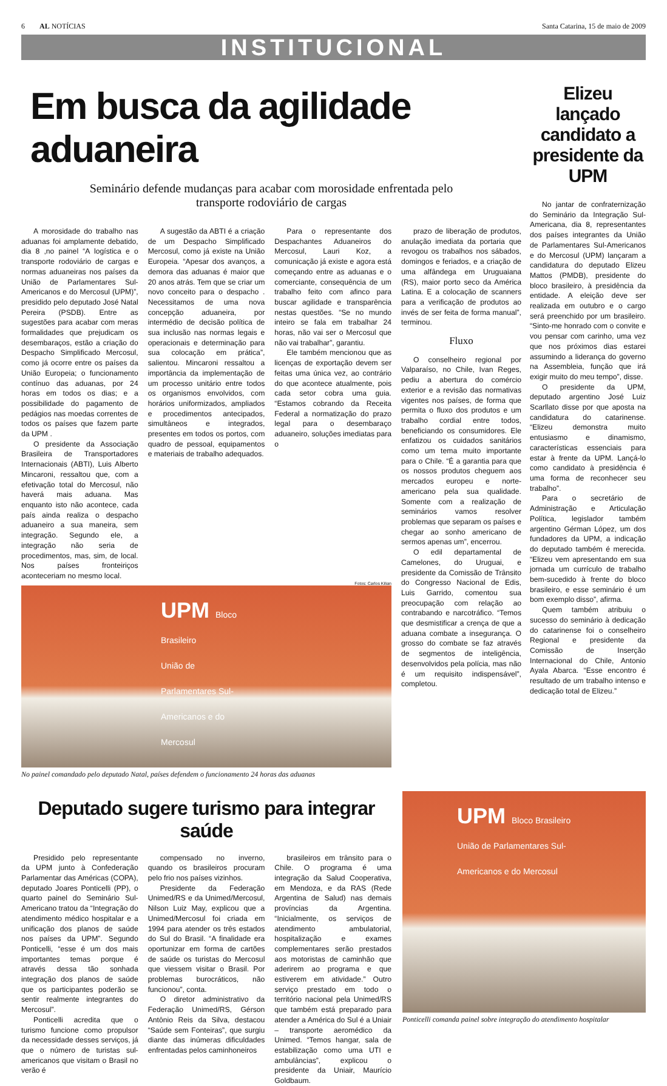6 AL NOTÍCIAS Santa Catarina, 15 de maio de 2009
INSTITUCIONAL
Em busca da agilidade aduaneira
Seminário defende mudanças para acabar com morosidade enfrentada pelo
transporte rodoviário de cargas
A morosidade do trabalho nas aduanas foi amplamente debatido, dia 8 ,no painel “A logística e o transporte rodoviário de cargas e normas aduaneiras nos países da União de Parlamentares Sul-Americanos e do Mercosul (UPM)”, presidido pelo deputado José Natal Pereira (PSDB). Entre as sugestões para acabar com meras formalidades que prejudicam os desembaraços, estão a criação do Despacho Simplificado Mercosul, como já ocorre entre os países da União Europeia; o funcionamento contínuo das aduanas, por 24 horas em todos os dias; e a possibilidade do pagamento de pedágios nas moedas correntes de todos os países que fazem parte da UPM .
O presidente da Associação Brasileira de Transportadores Internacionais (ABTI), Luis Alberto Mincaroni, ressaltou que, com a efetivação total do Mercosul, não haverá mais aduana. Mas enquanto isto não acontece, cada país ainda realiza o despacho aduaneiro a sua maneira, sem integração. Segundo ele, a integração não seria de procedimentos, mas, sim, de local. Nos países fronteiriços aconteceriam no mesmo local.
A sugestão da ABTI é a criação de um Despacho Simplificado Mercosul, como já existe na União Europeia. “Apesar dos avanços, a demora das aduanas é maior que 20 anos atrás. Tem que se criar um novo conceito para o despacho . Necessitamos de uma nova concepção aduaneira, por intermédio de decisão política de sua inclusão nas normas legais e operacionais e determinação para sua colocação em prática”, salientou. Mincaroni ressaltou a importância da implementação de um processo unitário entre todos os organismos envolvidos, com horários uniformizados, ampliados e procedimentos antecipados, simultâneos e integrados, presentes em todos os portos, com quadro de pessoal, equipamentos e materiais de trabalho adequados.
Para o representante dos Despachantes Aduaneiros do Mercosul, Lauri Koz, a comunicação já existe e agora está começando entre as aduanas e o comerciante, consequência de um trabalho feito com afinco para buscar agilidade e transparência nestas questões. “Se no mundo inteiro se fala em trabalhar 24 horas, não vai ser o Mercosul que não vai trabalhar”, garantiu.
Ele também mencionou que as licenças de exportação devem ser feitas uma única vez, ao contrário do que acontece atualmente, pois cada setor cobra uma guia. “Estamos cobrando da Receita Federal a normatização do prazo legal para o desembaraço aduaneiro, soluções imediatas para o
Fotos: Carlos Kilian
UPM Bloco Brasileiro
União de Parlamentares Sul-Americanos e do Mercosul
No painel comandado pelo deputado Natal, países defendem o funcionamento 24 horas das aduanas
prazo de liberação de produtos, anulação imediata da portaria que revogou os trabalhos nos sábados, domingos e feriados, e a criação de uma alfândega em Uruguaiana (RS), maior porto seco da América Latina. E a colocação de scanners para a verificação de produtos ao invés de ser feita de forma manual”, terminou.
Fluxo
O conselheiro regional por Valparaíso, no Chile, Ivan Reges, pediu a abertura do comércio exterior e a revisão das normativas vigentes nos países, de forma que permita o fluxo dos produtos e um trabalho cordial entre todos, beneficiando os consumidores. Ele enfatizou os cuidados sanitários como um tema muito importante para o Chile. “É a garantia para que os nossos produtos cheguem aos mercados europeu e norte-americano pela sua qualidade. Somente com a realização de seminários vamos resolver problemas que separam os países e chegar ao sonho americano de sermos apenas um”, encerrou.
O edil departamental de Camelones, do Uruguai, e presidente da Comissão de Trânsito do Congresso Nacional de Edis, Luis Garrido, comentou sua preocupação com relação ao contrabando e narcotráfico. “Temos que desmistificar a crença de que a aduana combate a insegurança. O grosso do combate se faz através de segmentos de inteligência, desenvolvidos pela polícia, mas não é um requisito indispensável”, completou.
Elizeu lançado candidato a presidente da UPM
No jantar de confraternização do Seminário da Integração Sul-Americana, dia 8, representantes dos países integrantes da União de Parlamentares Sul-Americanos e do Mercosul (UPM) lançaram a candidatura do deputado Elizeu Mattos (PMDB), presidente do bloco brasileiro, à presidência da entidade. A eleição deve ser realizada em outubro e o cargo será preenchido por um brasileiro. “Sinto-me honrado com o convite e vou pensar com carinho, uma vez que nos próximos dias estarei assumindo a liderança do governo na Assembleia, função que irá exigir muito do meu tempo”, disse.
O presidente da UPM, deputado argentino José Luiz Scarllato disse por que aposta na candidatura do catarinense. “Elizeu demonstra muito entusiasmo e dinamismo, características essenciais para estar à frente da UPM. Lançá-lo como candidato à presidência é uma forma de reconhecer seu trabalho”.
Para o secretário de Administração e Articulação Política, legislador também argentino Gérman López, um dos fundadores da UPM, a indicação do deputado também é merecida. “Elizeu vem apresentando em sua jornada um currículo de trabalho bem-sucedido à frente do bloco brasileiro, e esse seminário é um bom exemplo disso”, afirma.
Quem também atribuiu o sucesso do seminário à dedicação do catarinense foi o conselheiro Regional e presidente da Comissão de Inserção Internacional do Chile, Antonio Ayala Abarca. “Esse encontro é resultado de um trabalho intenso e dedicação total de Elizeu.”
Deputado sugere turismo para integrar saúde
Presidido pelo representante da UPM junto à Confederação Parlamentar das Américas (COPA), deputado Joares Ponticelli (PP), o quarto painel do Seminário Sul-Americano tratou da “Integração do atendimento médico hospitalar e a unificação dos planos de saúde nos países da UPM”. Segundo Ponticelli, “esse é um dos mais importantes temas porque é através dessa tão sonhada integração dos planos de saúde que os participantes poderão se sentir realmente integrantes do Mercosul”.
Ponticelli acredita que o turismo funcione como propulsor da necessidade desses serviços, já que o número de turistas sul-americanos que visitam o Brasil no verão é
compensado no inverno, quando os brasileiros procuram pelo frio nos países vizinhos.
Presidente da Federação Unimed/RS e da Unimed/Mercosul, Nilson Luiz May, explicou que a Unimed/Mercosul foi criada em 1994 para atender os três estados do Sul do Brasil. “A finalidade era oportunizar em forma de cartões de saúde os turistas do Mercosul que viessem visitar o Brasil. Por problemas burocráticos, não funcionou”, conta.
O diretor administrativo da Federação Unimed/RS, Gérson Antônio Reis da Silva, destacou “Saúde sem Fonteiras”, que surgiu diante das inúmeras dificuldades enfrentadas pelos caminhoneiros
brasileiros em trânsito para o Chile. O programa é uma integração da Salud Cooperativa, em Mendoza, e da RAS (Rede Argentina de Salud) nas demais províncias da Argentina. “Inicialmente, os serviços de atendimento ambulatorial, hospitalização e exames complementares serão prestados aos motoristas de caminhão que aderirem ao programa e que estiverem em atividade.” Outro serviço prestado em todo o território nacional pela Unimed/RS que também está preparado para atender a América do Sul é a Uniair – transporte aeromédico da Unimed. “Temos hangar, sala de estabilização como uma UTI e ambulâncias”, explicou o presidente da Uniair, Maurício Goldbaum.
UPM Bloco Brasileiro
União de Parlamentares Sul-Americanos e do Mercosul
Ponticelli comanda painel sobre integração do atendimento hospitalar